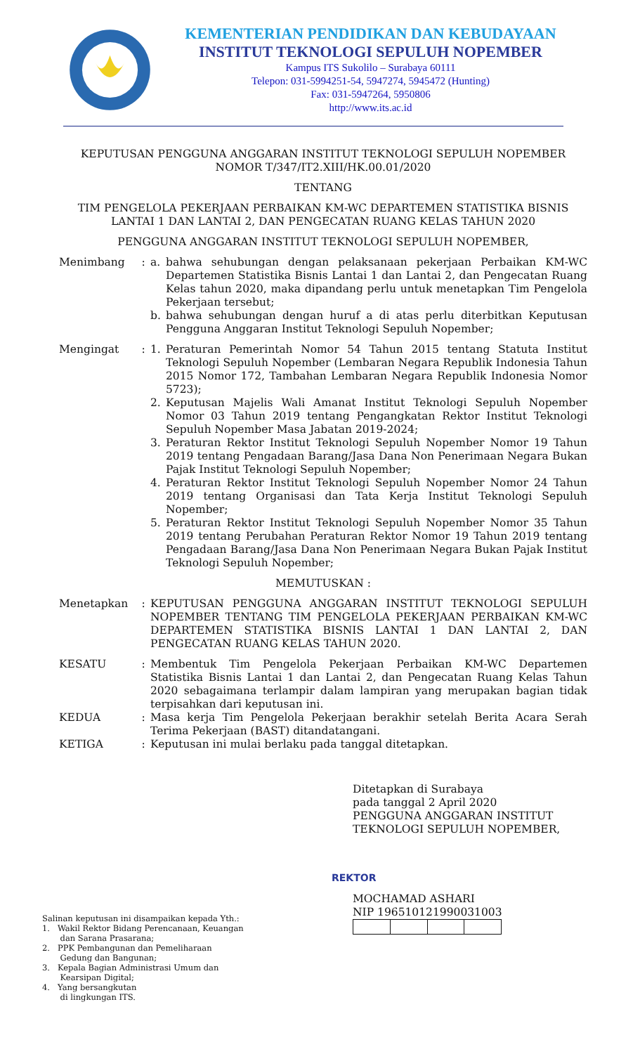KEMENTERIAN PENDIDIKAN DAN KEBUDAYAAN
INSTITUT TEKNOLOGI SEPULUH NOPEMBER
Kampus ITS Sukolilo – Surabaya 60111
Telepon: 031-5994251-54, 5947274, 5945472 (Hunting)
Fax: 031-5947264, 5950806
http://www.its.ac.id
KEPUTUSAN PENGGUNA ANGGARAN INSTITUT TEKNOLOGI SEPULUH NOPEMBER
NOMOR T/347/IT2.XIII/HK.00.01/2020
TENTANG
TIM PENGELOLA PEKERJAAN PERBAIKAN KM-WC DEPARTEMEN STATISTIKA BISNIS
LANTAI 1 DAN LANTAI 2, DAN PENGECATAN RUANG KELAS TAHUN 2020
PENGGUNA ANGGARAN INSTITUT TEKNOLOGI SEPULUH NOPEMBER,
| Menimbang | : | a. | bahwa sehubungan dengan pelaksanaan pekerjaan Perbaikan KM-WC Departemen Statistika Bisnis Lantai 1 dan Lantai 2, dan Pengecatan Ruang Kelas tahun 2020, maka dipandang perlu untuk menetapkan Tim Pengelola Pekerjaan tersebut; |
| | | b. | bahwa sehubungan dengan huruf a di atas perlu diterbitkan Keputusan Pengguna Anggaran Institut Teknologi Sepuluh Nopember; |
| Mengingat | : | 1. | Peraturan Pemerintah Nomor 54 Tahun 2015 tentang Statuta Institut Teknologi Sepuluh Nopember (Lembaran Negara Republik Indonesia Tahun 2015 Nomor 172, Tambahan Lembaran Negara Republik Indonesia Nomor 5723); |
| | | 2. | Keputusan Majelis Wali Amanat Institut Teknologi Sepuluh Nopember Nomor 03 Tahun 2019 tentang Pengangkatan Rektor Institut Teknologi Sepuluh Nopember Masa Jabatan 2019-2024; |
| | | 3. | Peraturan Rektor Institut Teknologi Sepuluh Nopember Nomor 19 Tahun 2019 tentang Pengadaan Barang/Jasa Dana Non Penerimaan Negara Bukan Pajak Institut Teknologi Sepuluh Nopember; |
| | | 4. | Peraturan Rektor Institut Teknologi Sepuluh Nopember Nomor 24 Tahun 2019 tentang Organisasi dan Tata Kerja Institut Teknologi Sepuluh Nopember; |
| | | 5. | Peraturan Rektor Institut Teknologi Sepuluh Nopember Nomor 35 Tahun 2019 tentang Perubahan Peraturan Rektor Nomor 19 Tahun 2019 tentang Pengadaan Barang/Jasa Dana Non Penerimaan Negara Bukan Pajak Institut Teknologi Sepuluh Nopember; |
MEMUTUSKAN :
| Menetapkan | : | KEPUTUSAN PENGGUNA ANGGARAN INSTITUT TEKNOLOGI SEPULUH NOPEMBER TENTANG TIM PENGELOLA PEKERJAAN PERBAIKAN KM-WC DEPARTEMEN STATISTIKA BISNIS LANTAI 1 DAN LANTAI 2, DAN PENGECATAN RUANG KELAS TAHUN 2020. |
| KESATU | : | Membentuk Tim Pengelola Pekerjaan Perbaikan KM-WC Departemen Statistika Bisnis Lantai 1 dan Lantai 2, dan Pengecatan Ruang Kelas Tahun 2020 sebagaimana terlampir dalam lampiran yang merupakan bagian tidak terpisahkan dari keputusan ini. |
| KEDUA | : | Masa kerja Tim Pengelola Pekerjaan berakhir setelah Berita Acara Serah Terima Pekerjaan (BAST) ditandatangani. |
| KETIGA | : | Keputusan ini mulai berlaku pada tanggal ditetapkan. |
Ditetapkan di Surabaya
pada tanggal 2 April 2020
PENGGUNA ANGGARAN INSTITUT
TEKNOLOGI SEPULUH NOPEMBER,
REKTOR
MOCHAMAD ASHARI
NIP 196510121990031003
Salinan keputusan ini disampaikan kepada Yth.:
1. Wakil Rektor Bidang Perencanaan, Keuangan
dan Sarana Prasarana;
2. PPK Pembangunan dan Pemeliharaan
Gedung dan Bangunan;
3. Kepala Bagian Administrasi Umum dan
Kearsipan Digital;
4. Yang bersangkutan
di lingkungan ITS.